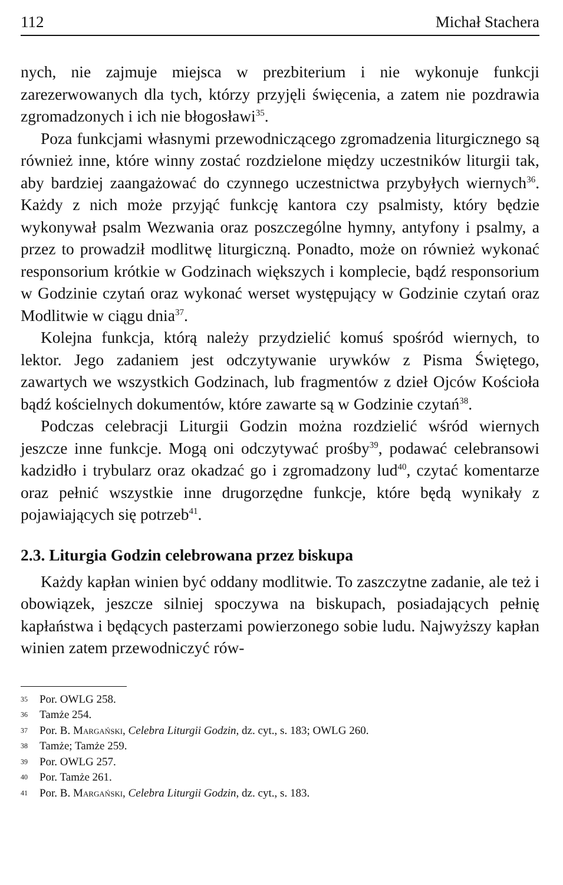112 Michał Stachera
nych, nie zajmuje miejsca w prezbiterium i nie wykonuje funkcji zarezerwowanych dla tych, którzy przyjęli święcenia, a zatem nie pozdrawia zgromadzonych i ich nie błogosławi<sup>35</sup>.
Poza funkcjami własnymi przewodniczącego zgromadzenia liturgicznego są również inne, które winny zostać rozdzielone między uczestników liturgii tak, aby bardziej zaangażować do czynnego uczestnictwa przybyłych wiernych<sup>36</sup>. Każdy z nich może przyjąć funkcję kantora czy psalmisty, który będzie wykonywał psalm Wezwania oraz poszczególne hymny, antyfony i psalmy, a przez to prowadził modlitwę liturgiczną. Ponadto, może on również wykonać responsorium krótkie w Godzinach większych i komplecie, bądź responsorium w Godzinie czytań oraz wykonać werset występujący w Godzinie czytań oraz Modlitwie w ciągu dnia<sup>37</sup>.
Kolejna funkcja, którą należy przydzielić komuś spośród wiernych, to lektor. Jego zadaniem jest odczytywanie urywków z Pisma Świętego, zawartych we wszystkich Godzinach, lub fragmentów z dzieł Ojców Kościoła bądź kościelnych dokumentów, które zawarte są w Godzinie czytań<sup>38</sup>.
Podczas celebracji Liturgii Godzin można rozdzielić wśród wiernych jeszcze inne funkcje. Mogą oni odczytywać prośby<sup>39</sup>, podawać celebransowi kadzidło i trybularz oraz okadzać go i zgromadzony lud<sup>40</sup>, czytać komentarze oraz pełnić wszystkie inne drugorzędne funkcje, które będą wynikały z pojawiających się potrzeb<sup>41</sup>.
2.3. Liturgia Godzin celebrowana przez biskupa
Każdy kapłan winien być oddany modlitwie. To zaszczytne zadanie, ale też i obowiązek, jeszcze silniej spoczywa na biskupach, posiadających pełnię kapłaństwa i będących pasterzami powierzonego sobie ludu. Najwyższy kapłan winien zatem przewodniczyć rów-
35 Por. OWLG 258.
36 Tamże 254.
37 Por. B. Margański, Celebra Liturgii Godzin, dz. cyt., s. 183; OWLG 260.
38 Tamże; Tamże 259.
39 Por. OWLG 257.
40 Por. Tamże 261.
41 Por. B. Margański, Celebra Liturgii Godzin, dz. cyt., s. 183.